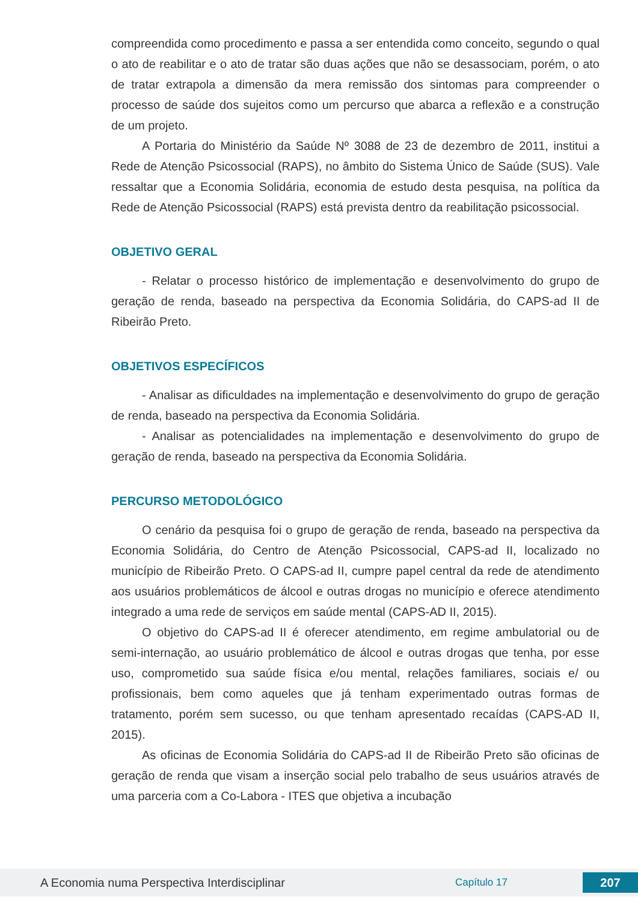compreendida como procedimento e passa a ser entendida como conceito, segundo o qual o ato de reabilitar e o ato de tratar são duas ações que não se desassociam, porém, o ato de tratar extrapola a dimensão da mera remissão dos sintomas para compreender o processo de saúde dos sujeitos como um percurso que abarca a reflexão e a construção de um projeto.
A Portaria do Ministério da Saúde Nº 3088 de 23 de dezembro de 2011, institui a Rede de Atenção Psicossocial (RAPS), no âmbito do Sistema Único de Saúde (SUS). Vale ressaltar que a Economia Solidária, economia de estudo desta pesquisa, na política da Rede de Atenção Psicossocial (RAPS) está prevista dentro da reabilitação psicossocial.
OBJETIVO GERAL
- Relatar o processo histórico de implementação e desenvolvimento do grupo de geração de renda, baseado na perspectiva da Economia Solidária, do CAPS-ad II de Ribeirão Preto.
OBJETIVOS ESPECÍFICOS
- Analisar as dificuldades na implementação e desenvolvimento do grupo de geração de renda, baseado na perspectiva da Economia Solidária.
- Analisar as potencialidades na implementação e desenvolvimento do grupo de geração de renda, baseado na perspectiva da Economia Solidária.
PERCURSO METODOLÓGICO
O cenário da pesquisa foi o grupo de geração de renda, baseado na perspectiva da Economia Solidária, do Centro de Atenção Psicossocial, CAPS-ad II, localizado no município de Ribeirão Preto. O CAPS-ad II, cumpre papel central da rede de atendimento aos usuários problemáticos de álcool e outras drogas no município e oferece atendimento integrado a uma rede de serviços em saúde mental (CAPS-AD II, 2015).
O objetivo do CAPS-ad II é oferecer atendimento, em regime ambulatorial ou de semi-internação, ao usuário problemático de álcool e outras drogas que tenha, por esse uso, comprometido sua saúde física e/ou mental, relações familiares, sociais e/ ou profissionais, bem como aqueles que já tenham experimentado outras formas de tratamento, porém sem sucesso, ou que tenham apresentado recaídas (CAPS-AD II, 2015).
As oficinas de Economia Solidária do CAPS-ad II de Ribeirão Preto são oficinas de geração de renda que visam a inserção social pelo trabalho de seus usuários através de uma parceria com a Co-Labora - ITES que objetiva a incubação
A Economia numa Perspectiva Interdisciplinar Capítulo 17 207